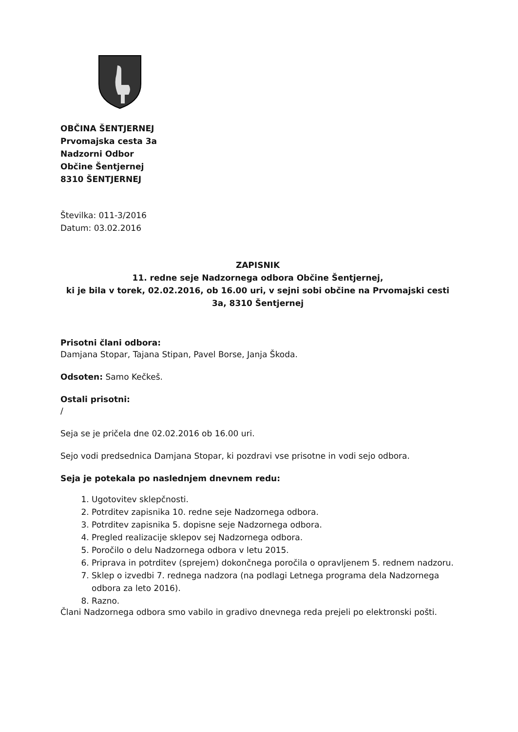OBČINA ŠENTJERNEJ
Prvomajska cesta 3a
Nadzorni Odbor
Občine Šentjernej
8310 ŠENTJERNEJ
Številka: 011-3/2016
Datum: 03.02.2016
ZAPISNIK
11. redne seje Nadzornega odbora Občine Šentjernej,
ki je bila v torek, 02.02.2016, ob 16.00 uri, v sejni sobi občine na Prvomajski cesti 3a, 8310 Šentjernej
Prisotni člani odbora:
Damjana Stopar, Tajana Stipan, Pavel Borse, Janja Škoda.
Odsoten: Samo Kečkeš.
Ostali prisotni:
/
Seja se je pričela dne 02.02.2016 ob 16.00 uri.
Sejo vodi predsednica Damjana Stopar, ki pozdravi vse prisotne in vodi sejo odbora.
Seja je potekala po naslednjem dnevnem redu:
1. Ugotovitev sklepčnosti.
2. Potrditev zapisnika 10. redne seje Nadzornega odbora.
3. Potrditev zapisnika 5. dopisne seje Nadzornega odbora.
4. Pregled realizacije sklepov sej Nadzornega odbora.
5. Poročilo o delu Nadzornega odbora v letu 2015.
6. Priprava in potrditev (sprejem) dokončnega poročila o opravljenem 5. rednem nadzoru.
7. Sklep o izvedbi 7. rednega nadzora (na podlagi Letnega programa dela Nadzornega odbora za leto 2016).
8. Razno.
Člani Nadzornega odbora smo vabilo in gradivo dnevnega reda prejeli po elektronski pošti.